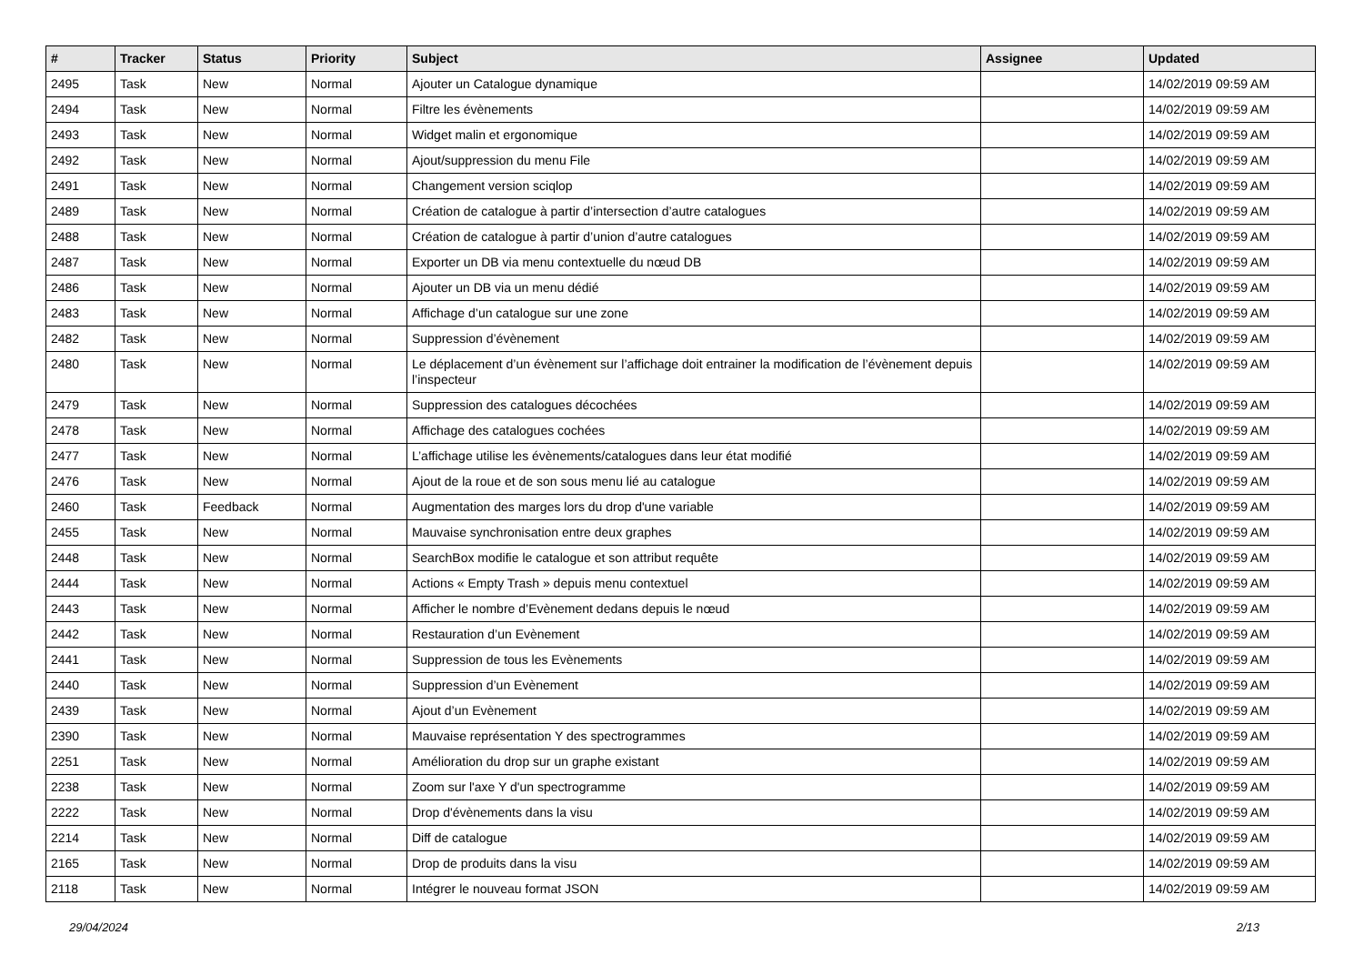| # | Tracker | Status | Priority | Subject | Assignee | Updated |
| --- | --- | --- | --- | --- | --- | --- |
| 2495 | Task | New | Normal | Ajouter un Catalogue dynamique | | 14/02/2019 09:59 AM |
| 2494 | Task | New | Normal | Filtre les évènements | | 14/02/2019 09:59 AM |
| 2493 | Task | New | Normal | Widget malin et ergonomique | | 14/02/2019 09:59 AM |
| 2492 | Task | New | Normal | Ajout/suppression du menu File | | 14/02/2019 09:59 AM |
| 2491 | Task | New | Normal | Changement version sciqlop | | 14/02/2019 09:59 AM |
| 2489 | Task | New | Normal | Création de catalogue à partir d’intersection d’autre catalogues | | 14/02/2019 09:59 AM |
| 2488 | Task | New | Normal | Création de catalogue à partir d’union d’autre catalogues | | 14/02/2019 09:59 AM |
| 2487 | Task | New | Normal | Exporter un DB via menu contextuelle du nœud DB | | 14/02/2019 09:59 AM |
| 2486 | Task | New | Normal | Ajouter un DB via un menu dédié | | 14/02/2019 09:59 AM |
| 2483 | Task | New | Normal | Affichage d’un catalogue sur une zone | | 14/02/2019 09:59 AM |
| 2482 | Task | New | Normal | Suppression d’évènement | | 14/02/2019 09:59 AM |
| 2480 | Task | New | Normal | Le déplacement d’un évènement sur l’affichage doit entrainer la modification de l’évènement depuis l’inspecteur | | 14/02/2019 09:59 AM |
| 2479 | Task | New | Normal | Suppression des catalogues décochées | | 14/02/2019 09:59 AM |
| 2478 | Task | New | Normal | Affichage des catalogues cochées | | 14/02/2019 09:59 AM |
| 2477 | Task | New | Normal | L’affichage utilise les évènements/catalogues dans leur état modifié | | 14/02/2019 09:59 AM |
| 2476 | Task | New | Normal | Ajout de la roue et de son sous menu lié au catalogue | | 14/02/2019 09:59 AM |
| 2460 | Task | Feedback | Normal | Augmentation des marges lors du drop d'une variable | | 14/02/2019 09:59 AM |
| 2455 | Task | New | Normal | Mauvaise synchronisation entre deux graphes | | 14/02/2019 09:59 AM |
| 2448 | Task | New | Normal | SearchBox modifie le catalogue et son attribut requête | | 14/02/2019 09:59 AM |
| 2444 | Task | New | Normal | Actions « Empty Trash » depuis menu contextuel | | 14/02/2019 09:59 AM |
| 2443 | Task | New | Normal | Afficher le nombre d’Evènement dedans depuis le nœud | | 14/02/2019 09:59 AM |
| 2442 | Task | New | Normal | Restauration d’un Evènement | | 14/02/2019 09:59 AM |
| 2441 | Task | New | Normal | Suppression de tous les Evènements | | 14/02/2019 09:59 AM |
| 2440 | Task | New | Normal | Suppression d’un Evènement | | 14/02/2019 09:59 AM |
| 2439 | Task | New | Normal | Ajout d’un Evènement | | 14/02/2019 09:59 AM |
| 2390 | Task | New | Normal | Mauvaise représentation Y des spectrogrammes | | 14/02/2019 09:59 AM |
| 2251 | Task | New | Normal | Amélioration du drop sur un graphe existant | | 14/02/2019 09:59 AM |
| 2238 | Task | New | Normal | Zoom sur l'axe Y d'un spectrogramme | | 14/02/2019 09:59 AM |
| 2222 | Task | New | Normal | Drop d'évènements dans la visu | | 14/02/2019 09:59 AM |
| 2214 | Task | New | Normal | Diff de catalogue | | 14/02/2019 09:59 AM |
| 2165 | Task | New | Normal | Drop de produits dans la visu | | 14/02/2019 09:59 AM |
| 2118 | Task | New | Normal | Intégrer le nouveau format JSON | | 14/02/2019 09:59 AM |
29/04/2024 2/13